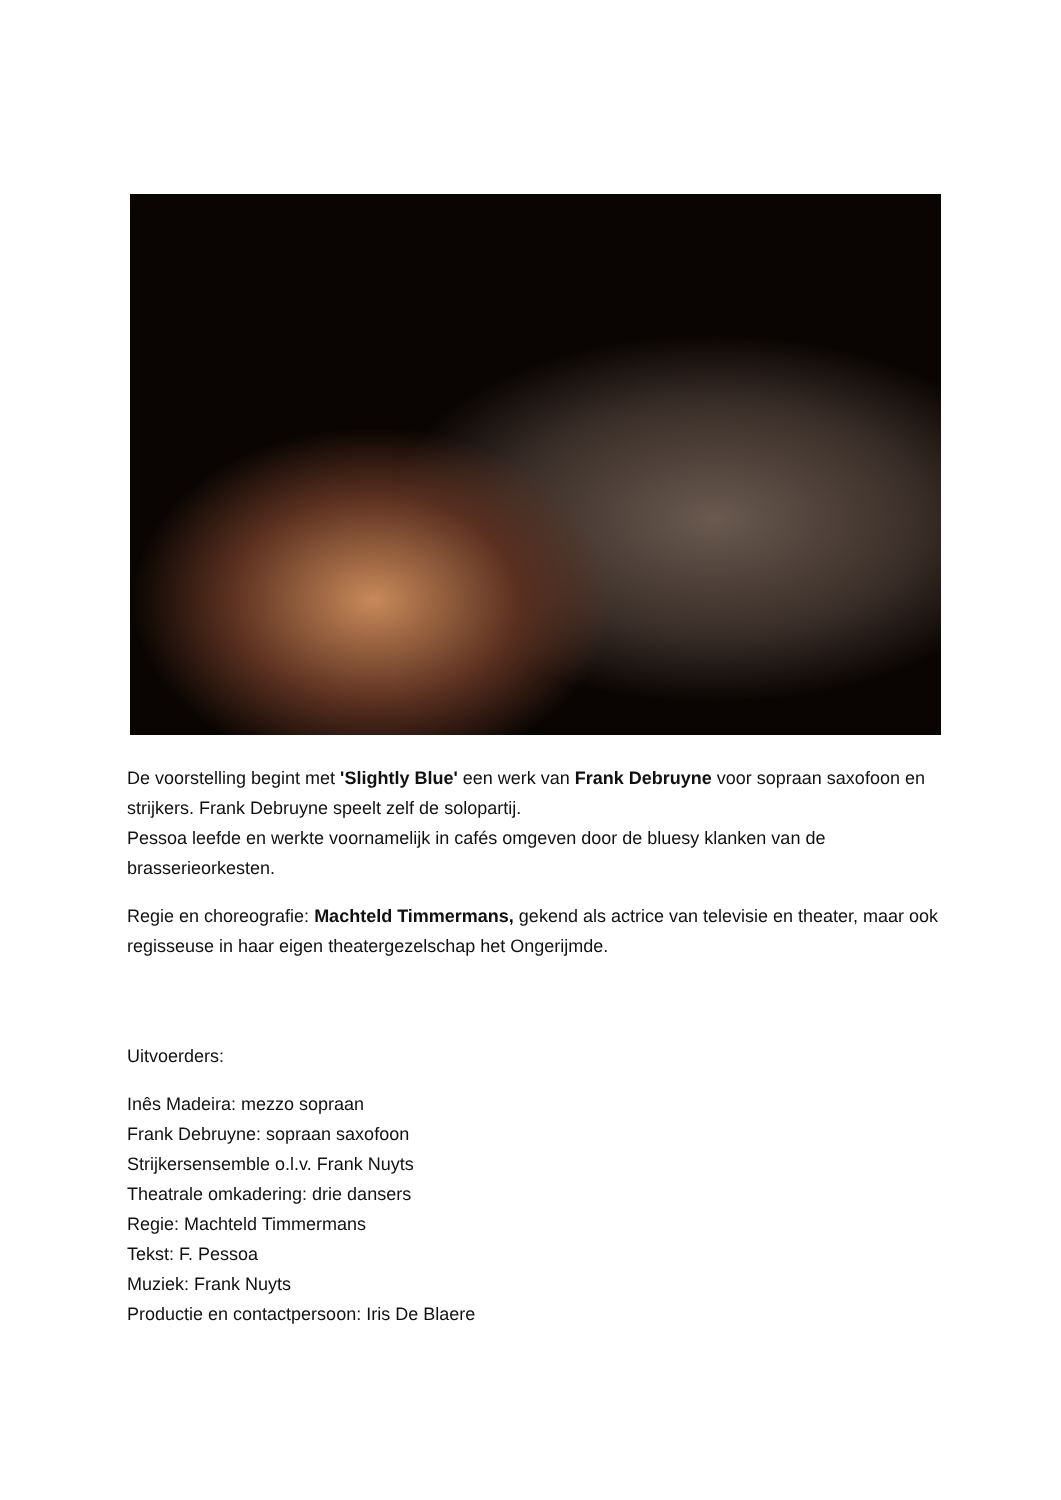De voorstelling begint met 'Slightly Blue' een werk van Frank Debruyne voor sopraan saxofoon en strijkers. Frank Debruyne speelt zelf de solopartij.
Pessoa leefde en werkte voornamelijk in cafés omgeven door de bluesy klanken van de brasserieorkesten.
Regie en choreografie: Machteld Timmermans, gekend als actrice van televisie en theater, maar ook regisseuse in haar eigen theatergezelschap het Ongerijmde.
Uitvoerders:
Inês Madeira: mezzo sopraan
Frank Debruyne: sopraan saxofoon
Strijkersensemble o.l.v. Frank Nuyts
Theatrale omkadering: drie dansers
Regie: Machteld Timmermans
Tekst: F. Pessoa
Muziek: Frank Nuyts
Productie en contactpersoon: Iris De Blaere